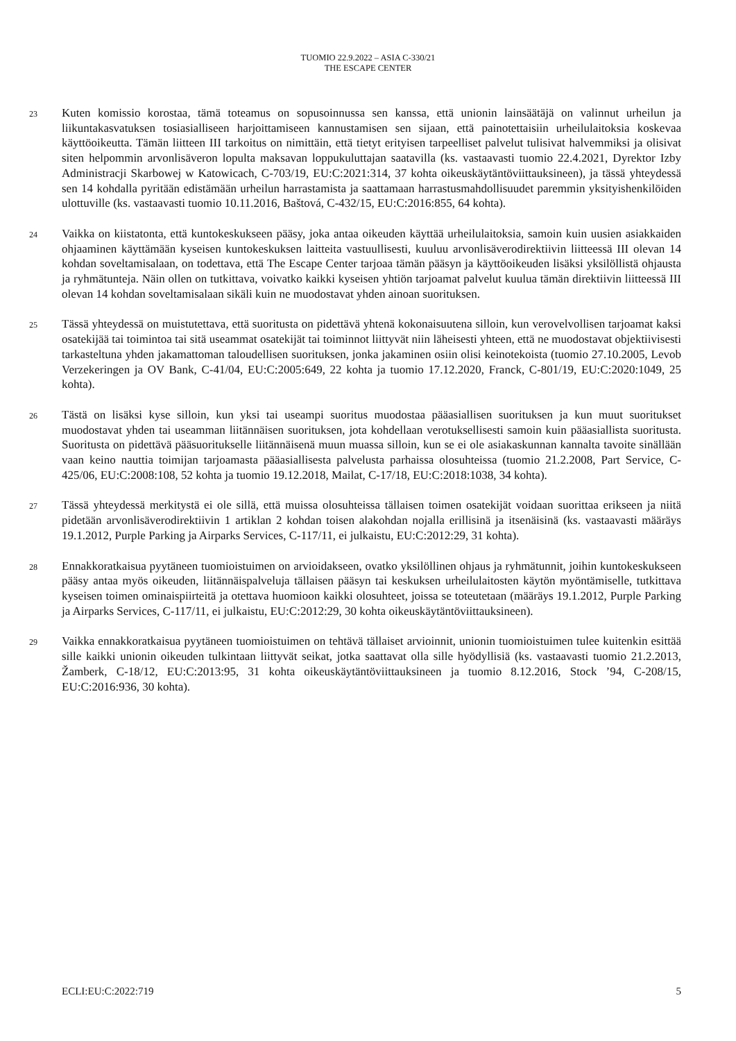TUOMIO 22.9.2022 – ASIA C-330/21
THE ESCAPE CENTER
23
Kuten komissio korostaa, tämä toteamus on sopusoinnussa sen kanssa, että unionin lainsäätäjä on valinnut urheilun ja liikuntakasvatuksen tosiasialliseen harjoittamiseen kannustamisen sen sijaan, että painotettaisiin urheilulaitoksia koskevaa käyttöoikeutta. Tämän liitteen III tarkoitus on nimittäin, että tietyt erityisen tarpeelliset palvelut tulisivat halvemmiksi ja olisivat siten helpommin arvonlisäveron lopulta maksavan loppukuluttajan saatavilla (ks. vastaavasti tuomio 22.4.2021, Dyrektor Izby Administracji Skarbowej w Katowicach, C-703/19, EU:C:2021:314, 37 kohta oikeuskäytäntöviittauksineen), ja tässä yhteydessä sen 14 kohdalla pyritään edistämään urheilun harrastamista ja saattamaan harrastusmahdollisuudet paremmin yksityishenkilöiden ulottuville (ks. vastaavasti tuomio 10.11.2016, Baštová, C-432/15, EU:C:2016:855, 64 kohta).
24
Vaikka on kiistatonta, että kuntokeskukseen pääsy, joka antaa oikeuden käyttää urheilulaitoksia, samoin kuin uusien asiakkaiden ohjaaminen käyttämään kyseisen kuntokeskuksen laitteita vastuullisesti, kuuluu arvonlisäverodirektiivin liitteessä III olevan 14 kohdan soveltamisalaan, on todettava, että The Escape Center tarjoaa tämän pääsyn ja käyttöoikeuden lisäksi yksilöllistä ohjausta ja ryhmätunteja. Näin ollen on tutkittava, voivatko kaikki kyseisen yhtiön tarjoamat palvelut kuulua tämän direktiivin liitteessä III olevan 14 kohdan soveltamisalaan sikäli kuin ne muodostavat yhden ainoan suorituksen.
25
Tässä yhteydessä on muistutettava, että suoritusta on pidettävä yhtenä kokonaisuutena silloin, kun verovelvollisen tarjoamat kaksi osatekijää tai toimintoa tai sitä useammat osatekijät tai toiminnot liittyvät niin läheisesti yhteen, että ne muodostavat objektiivisesti tarkasteltuna yhden jakamattoman taloudellisen suorituksen, jonka jakaminen osiin olisi keinotekoista (tuomio 27.10.2005, Levob Verzekeringen ja OV Bank, C-41/04, EU:C:2005:649, 22 kohta ja tuomio 17.12.2020, Franck, C-801/19, EU:C:2020:1049, 25 kohta).
26
Tästä on lisäksi kyse silloin, kun yksi tai useampi suoritus muodostaa pääasiallisen suorituksen ja kun muut suoritukset muodostavat yhden tai useamman liitännäisen suorituksen, jota kohdellaan verotuksellisesti samoin kuin pääasiallista suoritusta. Suoritusta on pidettävä pääsuoritukselle liitännäisenä muun muassa silloin, kun se ei ole asiakaskunnan kannalta tavoite sinällään vaan keino nauttia toimijan tarjoamasta pääasiallisesta palvelusta parhaissa olosuhteissa (tuomio 21.2.2008, Part Service, C-425/06, EU:C:2008:108, 52 kohta ja tuomio 19.12.2018, Mailat, C-17/18, EU:C:2018:1038, 34 kohta).
27
Tässä yhteydessä merkitystä ei ole sillä, että muissa olosuhteissa tällaisen toimen osatekijät voidaan suorittaa erikseen ja niitä pidetään arvonlisäverodirektiivin 1 artiklan 2 kohdan toisen alakohdan nojalla erillisinä ja itsenäisinä (ks. vastaavasti määräys 19.1.2012, Purple Parking ja Airparks Services, C-117/11, ei julkaistu, EU:C:2012:29, 31 kohta).
28
Ennakkoratkaisua pyytäneen tuomioistuimen on arvioidakseen, ovatko yksilöllinen ohjaus ja ryhmätunnit, joihin kuntokeskukseen pääsy antaa myös oikeuden, liitännäispalveluja tällaisen pääsyn tai keskuksen urheilulaitosten käytön myöntämiselle, tutkittava kyseisen toimen ominaispiirteitä ja otettava huomioon kaikki olosuhteet, joissa se toteutetaan (määräys 19.1.2012, Purple Parking ja Airparks Services, C-117/11, ei julkaistu, EU:C:2012:29, 30 kohta oikeuskäytäntöviittauksineen).
29
Vaikka ennakkoratkaisua pyytäneen tuomioistuimen on tehtävä tällaiset arvioinnit, unionin tuomioistuimen tulee kuitenkin esittää sille kaikki unionin oikeuden tulkintaan liittyvät seikat, jotka saattavat olla sille hyödyllisiä (ks. vastaavasti tuomio 21.2.2013, Žamberk, C-18/12, EU:C:2013:95, 31 kohta oikeuskäytäntöviittauksineen ja tuomio 8.12.2016, Stock ’94, C-208/15, EU:C:2016:936, 30 kohta).
ECLI:EU:C:2022:719 5